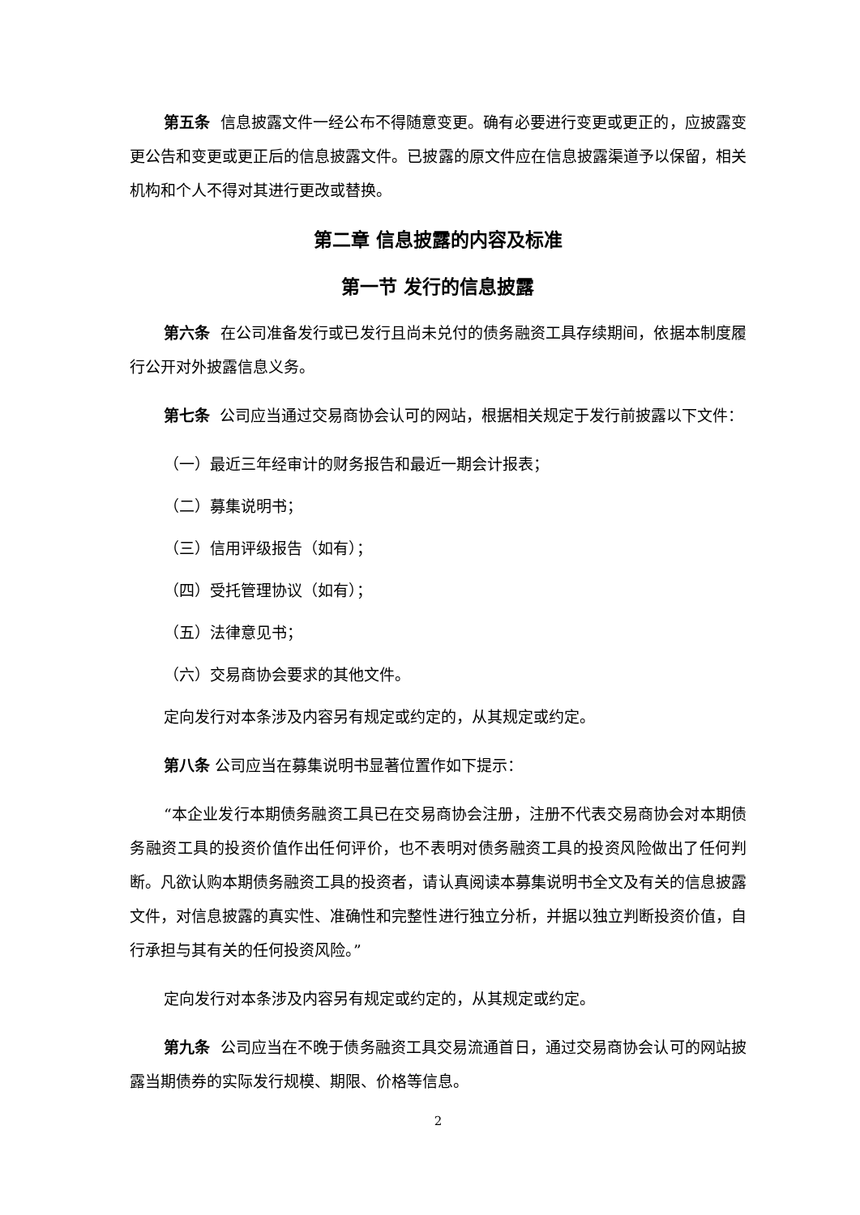第五条 信息披露文件一经公布不得随意变更。确有必要进行变更或更正的，应披露变更公告和变更或更正后的信息披露文件。已披露的原文件应在信息披露渠道予以保留，相关机构和个人不得对其进行更改或替换。
第二章 信息披露的内容及标准
第一节 发行的信息披露
第六条 在公司准备发行或已发行且尚未兑付的债务融资工具存续期间，依据本制度履行公开对外披露信息义务。
第七条 公司应当通过交易商协会认可的网站，根据相关规定于发行前披露以下文件：
（一）最近三年经审计的财务报告和最近一期会计报表；
（二）募集说明书；
（三）信用评级报告（如有）；
（四）受托管理协议（如有）；
（五）法律意见书；
（六）交易商协会要求的其他文件。
定向发行对本条涉及内容另有规定或约定的，从其规定或约定。
第八条 公司应当在募集说明书显著位置作如下提示：
“本企业发行本期债务融资工具已在交易商协会注册，注册不代表交易商协会对本期债务融资工具的投资价值作出任何评价，也不表明对债务融资工具的投资风险做出了任何判断。凡欲认购本期债务融资工具的投资者，请认真阅读本募集说明书全文及有关的信息披露文件，对信息披露的真实性、准确性和完整性进行独立分析，并据以独立判断投资价值，自行承担与其有关的任何投资风险。”
定向发行对本条涉及内容另有规定或约定的，从其规定或约定。
第九条 公司应当在不晚于债务融资工具交易流通首日，通过交易商协会认可的网站披露当期债券的实际发行规模、期限、价格等信息。
2